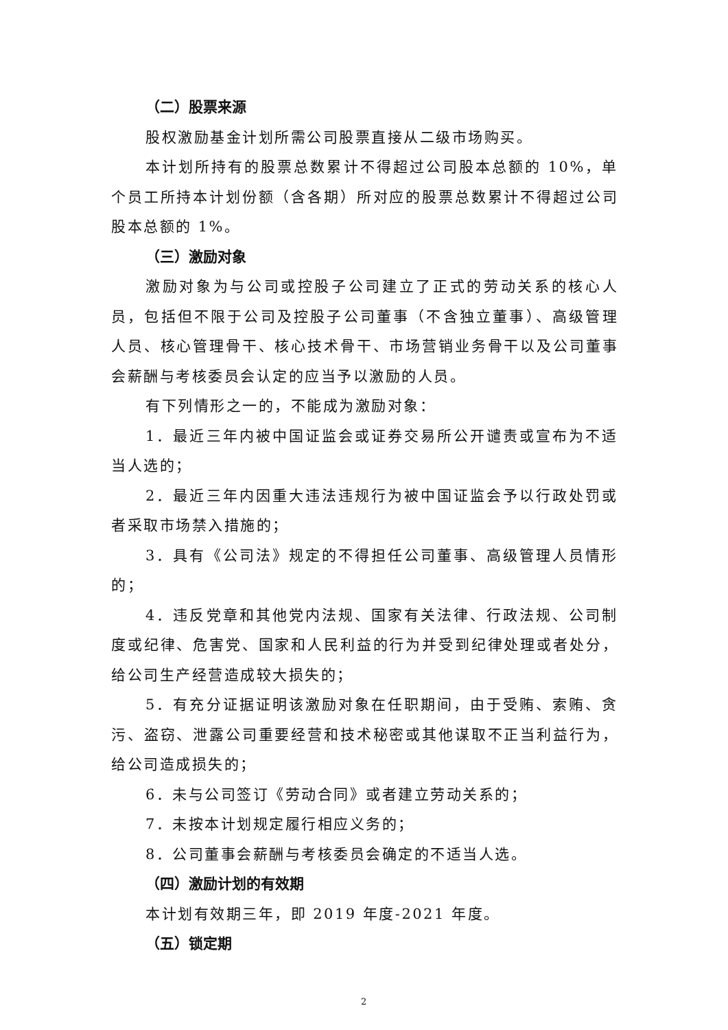（二）股票来源
股权激励基金计划所需公司股票直接从二级市场购买。
本计划所持有的股票总数累计不得超过公司股本总额的 10%，单个员工所持本计划份额（含各期）所对应的股票总数累计不得超过公司股本总额的 1%。
（三）激励对象
激励对象为与公司或控股子公司建立了正式的劳动关系的核心人员，包括但不限于公司及控股子公司董事（不含独立董事）、高级管理人员、核心管理骨干、核心技术骨干、市场营销业务骨干以及公司董事会薪酬与考核委员会认定的应当予以激励的人员。
有下列情形之一的，不能成为激励对象：
1．最近三年内被中国证监会或证券交易所公开谴责或宣布为不适当人选的；
2．最近三年内因重大违法违规行为被中国证监会予以行政处罚或者采取市场禁入措施的；
3．具有《公司法》规定的不得担任公司董事、高级管理人员情形的；
4．违反党章和其他党内法规、国家有关法律、行政法规、公司制度或纪律、危害党、国家和人民利益的行为并受到纪律处理或者处分，给公司生产经营造成较大损失的；
5．有充分证据证明该激励对象在任职期间，由于受贿、索贿、贪污、盗窃、泄露公司重要经营和技术秘密或其他谋取不正当利益行为，给公司造成损失的；
6．未与公司签订《劳动合同》或者建立劳动关系的；
7．未按本计划规定履行相应义务的；
8．公司董事会薪酬与考核委员会确定的不适当人选。
（四）激励计划的有效期
本计划有效期三年，即 2019 年度-2021 年度。
（五）锁定期
2